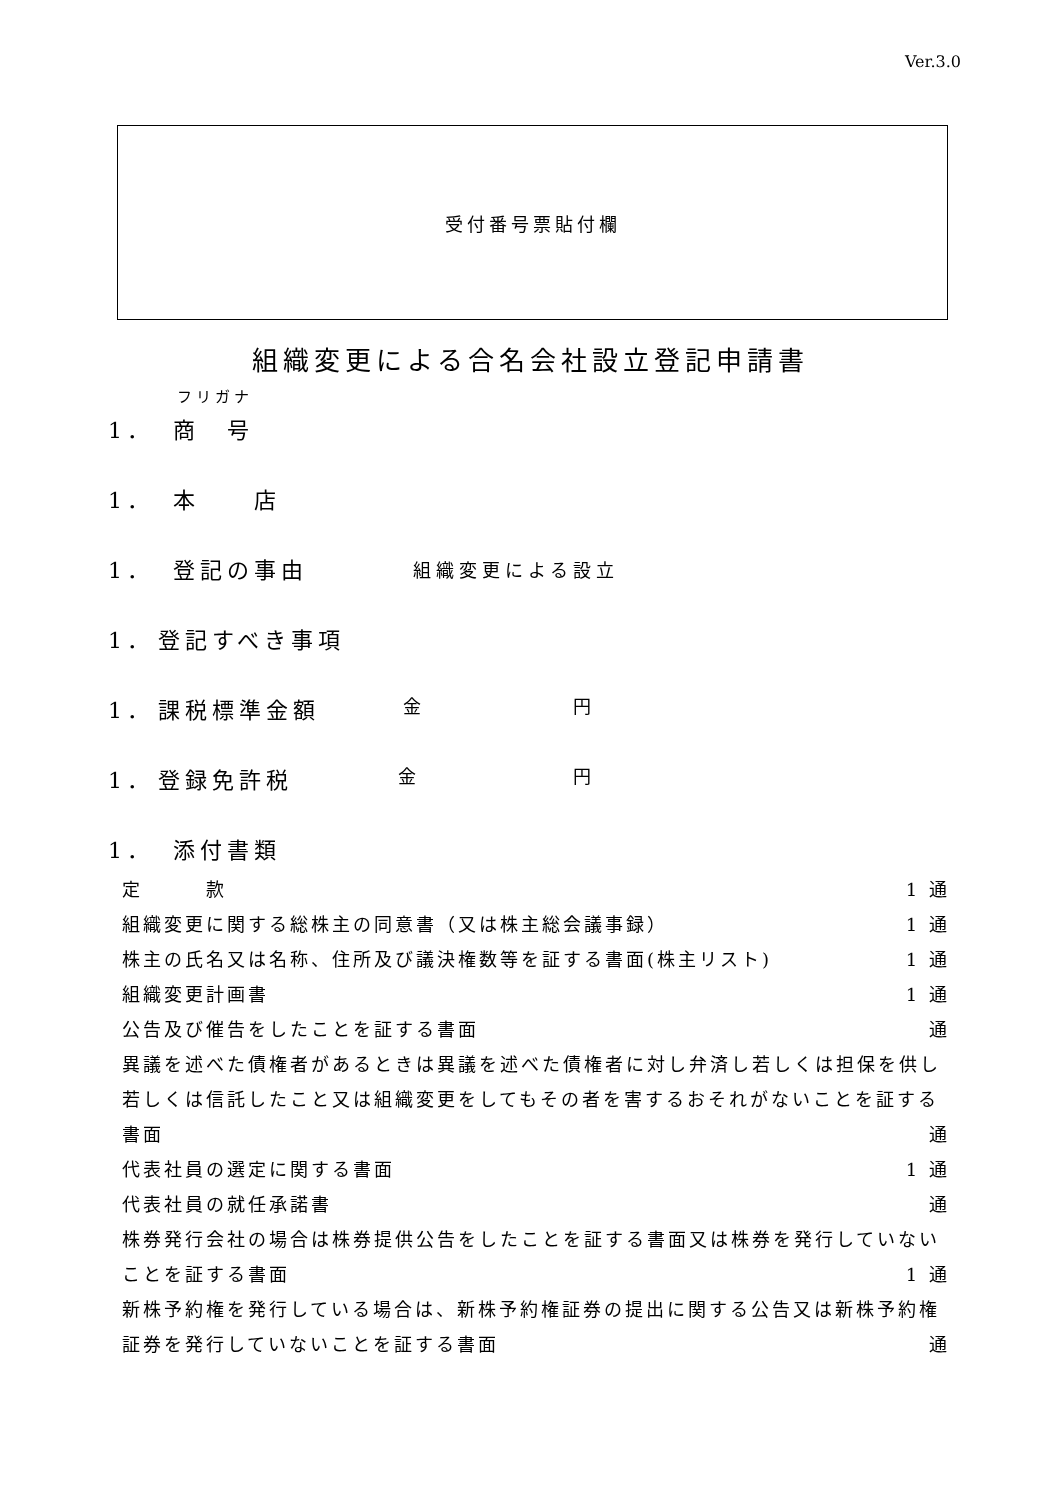Ver.3.0
受付番号票貼付欄
組織変更による合名会社設立登記申請書
フリガナ
1． 商　号
1． 本　　店
1． 登記の事由 組織変更による設立
1． 登記すべき事項
1． 課税標準金額 金 円
1． 登録免許税 金 円
1． 添付書類
定　　　款 1 通
組織変更に関する総株主の同意書（又は株主総会議事録） 1 通
株主の氏名又は名称、住所及び議決権数等を証する書面(株主リスト) 1 通
組織変更計画書 1 通
公告及び催告をしたことを証する書面 通
異議を述べた債権者があるときは異議を述べた債権者に対し弁済し若しくは担保を供し若しくは信託したこと又は組織変更をしてもその者を害するおそれがないことを証する書面 通
代表社員の選定に関する書面 1 通
代表社員の就任承諾書 通
株券発行会社の場合は株券提供公告をしたことを証する書面又は株券を発行していないことを証する書面 1 通
新株予約権を発行している場合は、新株予約権証券の提出に関する公告又は新株予約権証券を発行していないことを証する書面 通